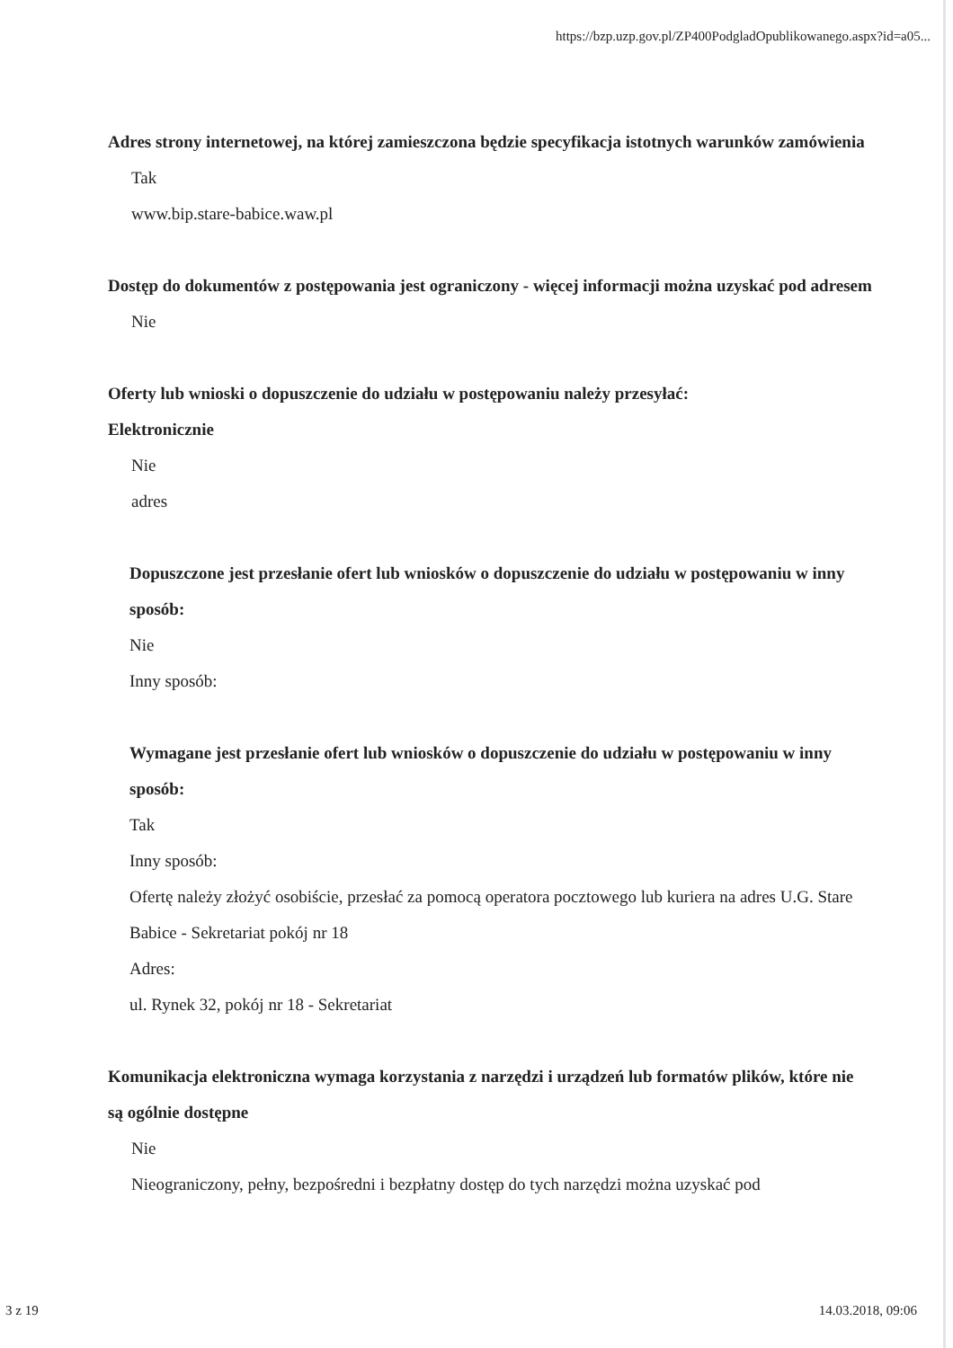https://bzp.uzp.gov.pl/ZP400PodgladOpublikowanego.aspx?id=a05...
Adres strony internetowej, na której zamieszczona będzie specyfikacja istotnych warunków zamówienia
Tak
www.bip.stare-babice.waw.pl
Dostęp do dokumentów z postępowania jest ograniczony - więcej informacji można uzyskać pod adresem
Nie
Oferty lub wnioski o dopuszczenie do udziału w postępowaniu należy przesyłać:
Elektronicznie
Nie
adres
Dopuszczone jest przesłanie ofert lub wniosków o dopuszczenie do udziału w postępowaniu w inny sposób:
Nie
Inny sposób:
Wymagane jest przesłanie ofert lub wniosków o dopuszczenie do udziału w postępowaniu w inny sposób:
Tak
Inny sposób:
Ofertę należy złożyć osobiście, przesłać za pomocą operatora pocztowego lub kuriera na adres U.G. Stare Babice - Sekretariat pokój nr 18
Adres:
ul. Rynek 32, pokój nr 18 - Sekretariat
Komunikacja elektroniczna wymaga korzystania z narzędzi i urządzeń lub formatów plików, które nie są ogólnie dostępne
Nie
Nieograniczony, pełny, bezpośredni i bezpłatny dostęp do tych narzędzi można uzyskać pod
3 z 19 14.03.2018, 09:06